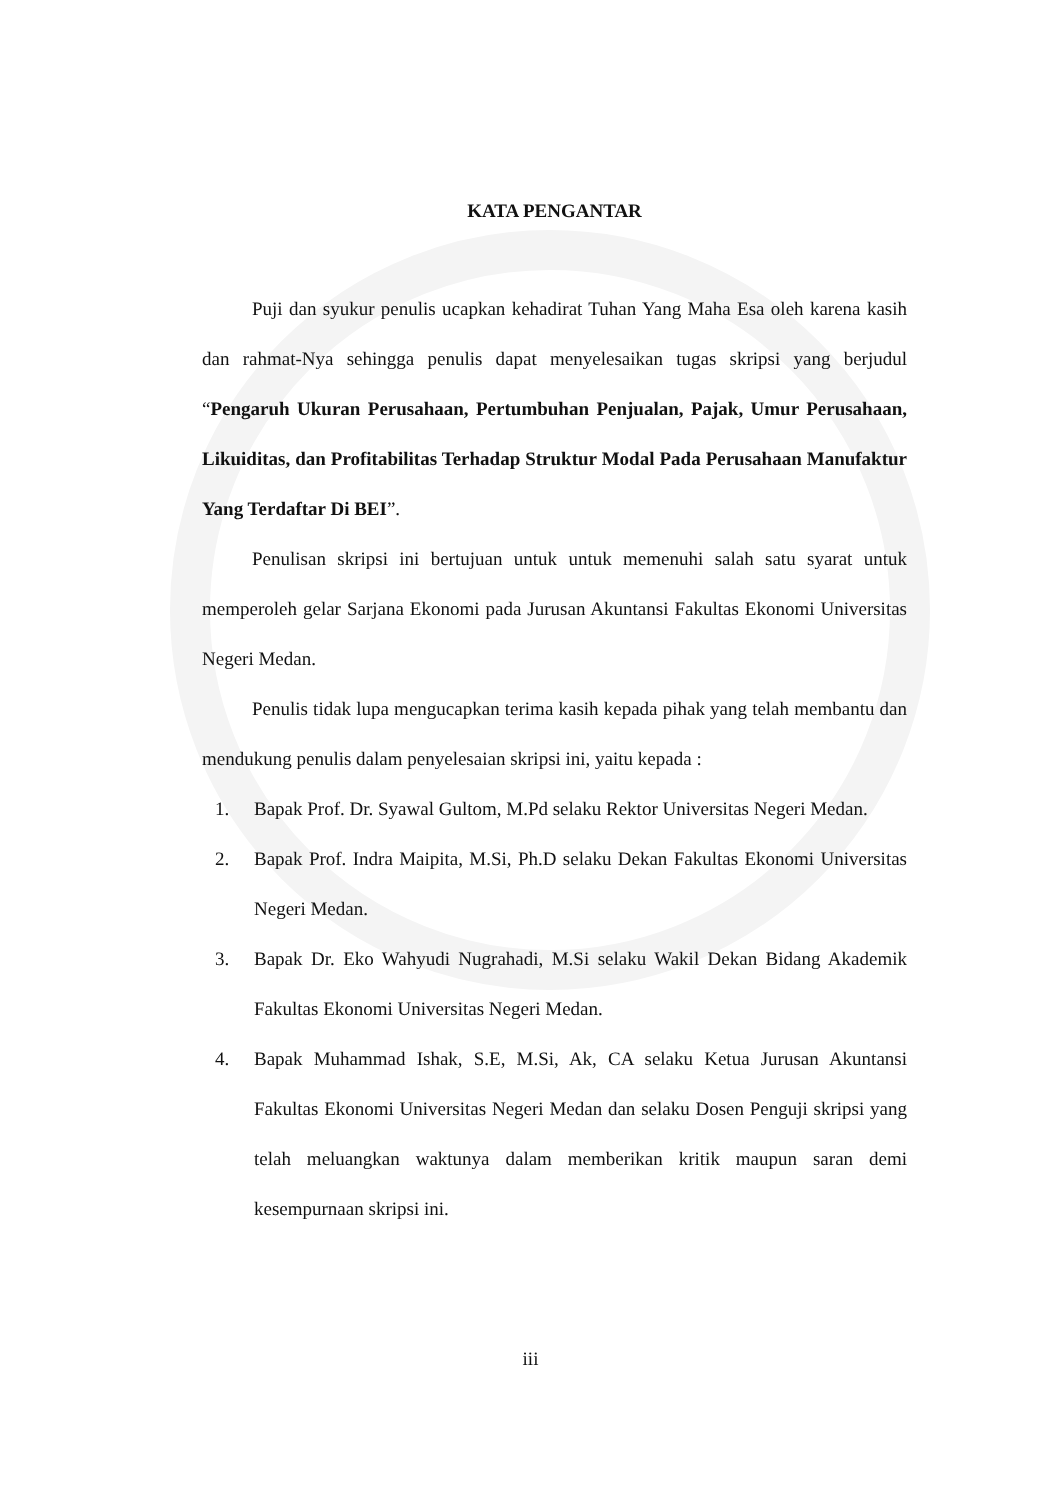KATA PENGANTAR
Puji dan syukur penulis ucapkan kehadirat Tuhan Yang Maha Esa oleh karena kasih dan rahmat-Nya sehingga penulis dapat menyelesaikan tugas skripsi yang berjudul “Pengaruh Ukuran Perusahaan, Pertumbuhan Penjualan, Pajak, Umur Perusahaan, Likuiditas, dan Profitabilitas Terhadap Struktur Modal Pada Perusahaan Manufaktur Yang Terdaftar Di BEI”.
Penulisan skripsi ini bertujuan untuk untuk memenuhi salah satu syarat untuk memperoleh gelar Sarjana Ekonomi pada Jurusan Akuntansi Fakultas Ekonomi Universitas Negeri Medan.
Penulis tidak lupa mengucapkan terima kasih kepada pihak yang telah membantu dan mendukung penulis dalam penyelesaian skripsi ini, yaitu kepada :
1. Bapak Prof. Dr. Syawal Gultom, M.Pd selaku Rektor Universitas Negeri Medan.
2. Bapak Prof. Indra Maipita, M.Si, Ph.D selaku Dekan Fakultas Ekonomi Universitas Negeri Medan.
3. Bapak Dr. Eko Wahyudi Nugrahadi, M.Si selaku Wakil Dekan Bidang Akademik Fakultas Ekonomi Universitas Negeri Medan.
4. Bapak Muhammad Ishak, S.E, M.Si, Ak, CA selaku Ketua Jurusan Akuntansi Fakultas Ekonomi Universitas Negeri Medan dan selaku Dosen Penguji skripsi yang telah meluangkan waktunya dalam memberikan kritik maupun saran demi kesempurnaan skripsi ini.
iii